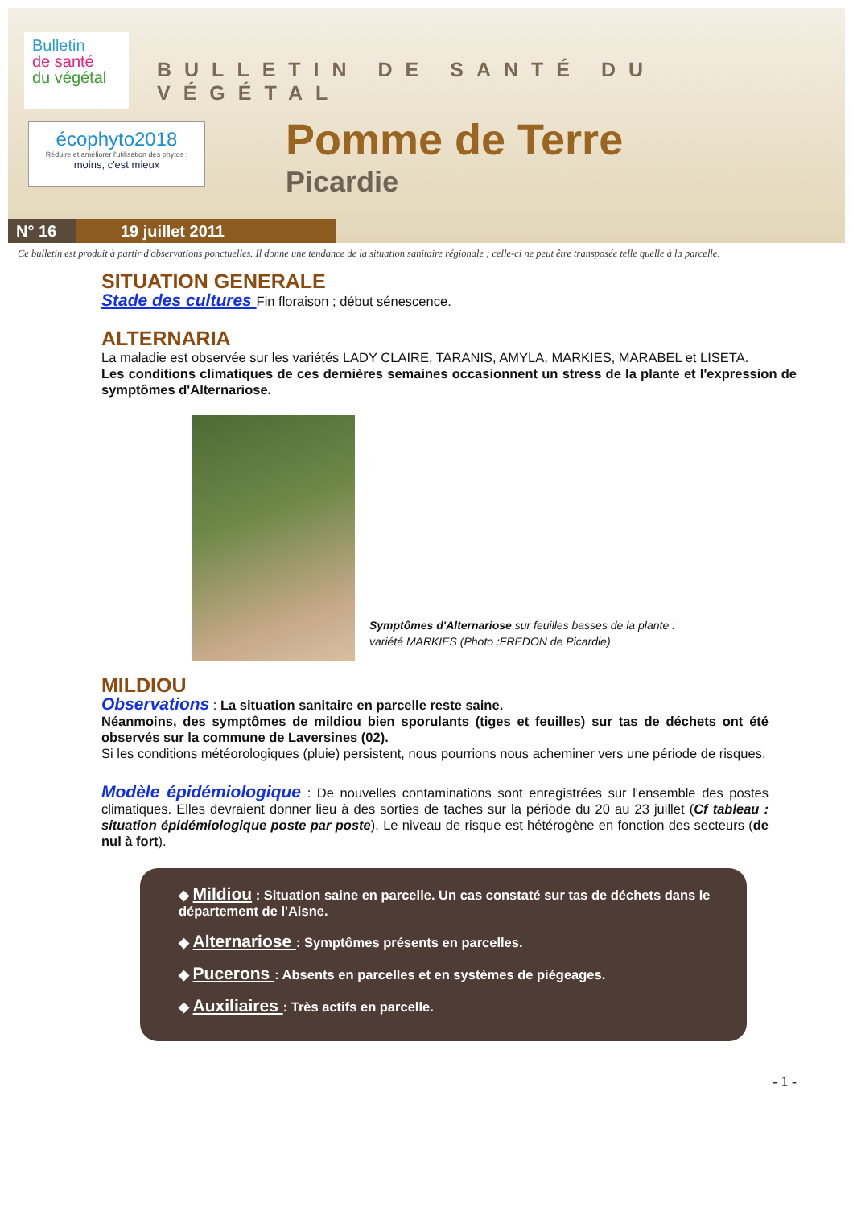Bulletin
de santé
du végétal
écophyto2018
Réduire et améliorer l'utilisation des phytos :
moins, c'est mieux
BULLETIN DE SANTÉ DU VÉGÉTAL
Pomme de Terre
Picardie
N° 16 19 juillet 2011
Ce bulletin est produit à partir d'observations ponctuelles. Il donne une tendance de la situation sanitaire régionale ; celle-ci ne peut être transposée telle quelle à la parcelle.
SITUATION GENERALE
Stade des cultures Fin floraison ; début sénescence.
ALTERNARIA
La maladie est observée sur les variétés LADY CLAIRE, TARANIS, AMYLA, MARKIES, MARABEL et LISETA.
Les conditions climatiques de ces dernières semaines occasionnent un stress de la plante et l'expression de symptômes d'Alternariose.
Symptômes d'Alternariose sur feuilles basses de la plante :
variété MARKIES (Photo :FREDON de Picardie)
MILDIOU
Observations : La situation sanitaire en parcelle reste saine.
Néanmoins, des symptômes de mildiou bien sporulants (tiges et feuilles) sur tas de déchets ont été observés sur la commune de Laversines (02).
Si les conditions météorologiques (pluie) persistent, nous pourrions nous acheminer vers une période de risques.
Modèle épidémiologique : De nouvelles contaminations sont enregistrées sur l'ensemble des postes climatiques. Elles devraient donner lieu à des sorties de taches sur la période du 20 au 23 juillet (Cf tableau : situation épidémiologique poste par poste). Le niveau de risque est hétérogène en fonction des secteurs (de nul à fort).
◆ Mildiou : Situation saine en parcelle. Un cas constaté sur tas de déchets dans le département de l'Aisne.
◆ Alternariose : Symptômes présents en parcelles.
◆ Pucerons : Absents en parcelles et en systèmes de piégeages.
◆ Auxiliaires : Très actifs en parcelle.
- 1 -